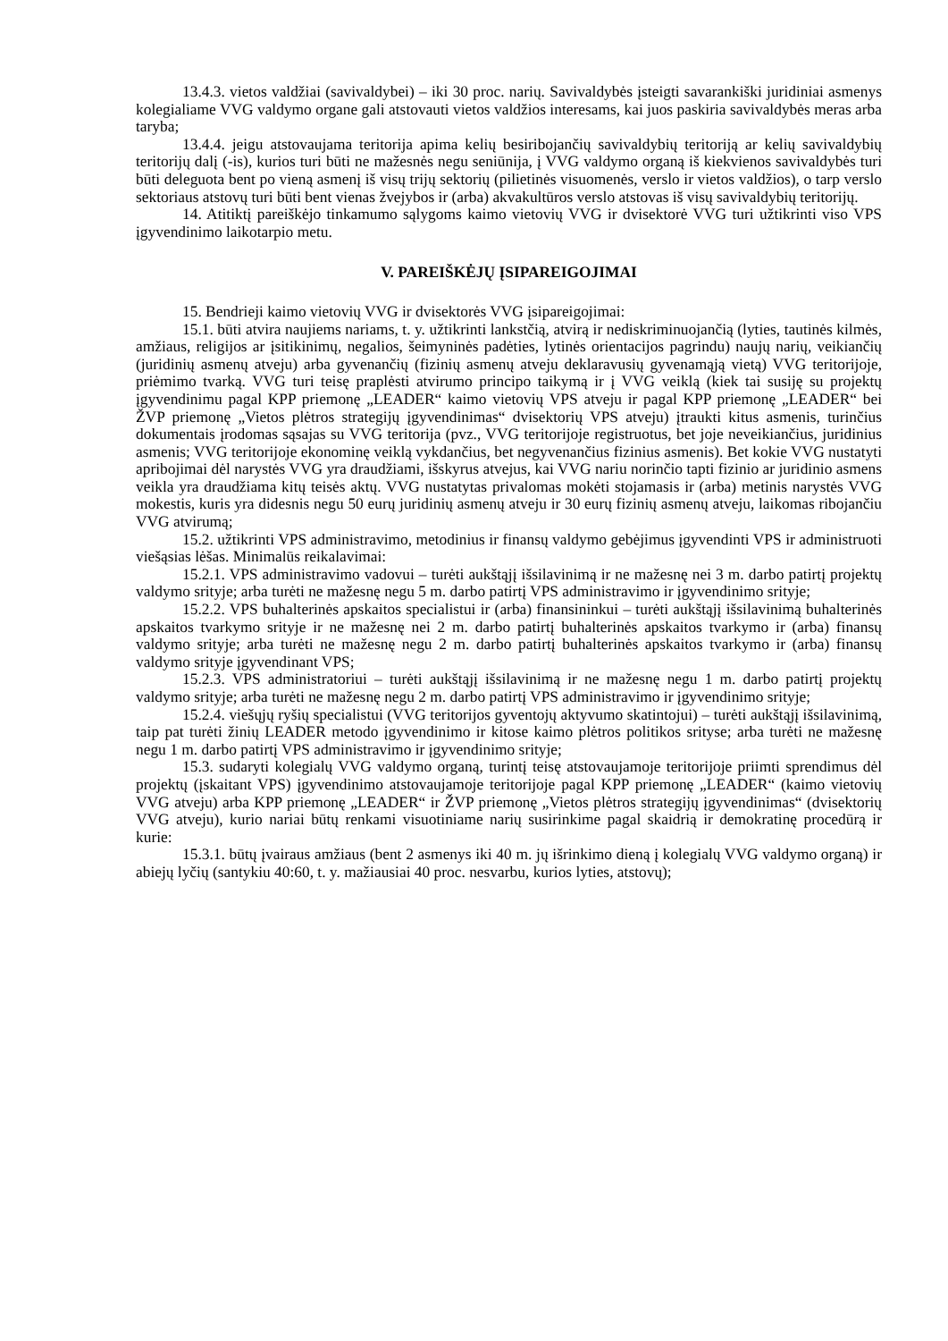13.4.3. vietos valdžiai (savivaldybei) – iki 30 proc. narių. Savivaldybės įsteigti savarankiški juridiniai asmenys kolegialiame VVG valdymo organe gali atstovauti vietos valdžios interesams, kai juos paskiria savivaldybės meras arba taryba;
13.4.4. jeigu atstovaujama teritorija apima kelių besiribojančių savivaldybių teritoriją ar kelių savivaldybių teritorijų dalį (-is), kurios turi būti ne mažesnės negu seniūnija, į VVG valdymo organą iš kiekvienos savivaldybės turi būti deleguota bent po vieną asmenį iš visų trijų sektorių (pilietinės visuomenės, verslo ir vietos valdžios), o tarp verslo sektoriaus atstovų turi būti bent vienas žvejybos ir (arba) akvakultūros verslo atstovas iš visų savivaldybių teritorijų.
14. Atitiktį pareiškėjo tinkamumo sąlygoms kaimo vietovių VVG ir dvisektorė VVG turi užtikrinti viso VPS įgyvendinimo laikotarpio metu.
V. PAREIŠKĖJŲ ĮSIPAREIGOJIMAI
15. Bendrieji kaimo vietovių VVG ir dvisektorės VVG įsipareigojimai:
15.1. būti atvira naujiems nariams, t. y. užtikrinti lankstčią, atvirą ir nediskriminuojančią (lyties, tautinės kilmės, amžiaus, religijos ar įsitikinimų, negalios, šeimyninės padėties, lytinės orientacijos pagrindu) naujų narių, veikiančių (juridinių asmenų atveju) arba gyvenančių (fizinių asmenų atveju deklaravusių gyvenamąją vietą) VVG teritorijoje, priėmimo tvarką. VVG turi teisę praplėsti atvirumo principo taikymą ir į VVG veiklą (kiek tai susiję su projektų įgyvendinimu pagal KPP priemonę „LEADER“ kaimo vietovių VPS atveju ir pagal KPP priemonę „LEADER“ bei ŽVP priemonę „Vietos plėtros strategijų įgyvendinimas“ dvisektorių VPS atveju) įtraukti kitus asmenis, turinčius dokumentais įrodomas sąsajas su VVG teritorija (pvz., VVG teritorijoje registruotus, bet joje neveikiančius, juridinius asmenis; VVG teritorijoje ekonominę veiklą vykdančius, bet negyvenančius fizinius asmenis). Bet kokie VVG nustatyti apribojimai dėl narystės VVG yra draudžiami, išskyrus atvejus, kai VVG nariu norinčio tapti fizinio ar juridinio asmens veikla yra draudžiama kitų teisės aktų. VVG nustatytas privalomas mokėti stojamasis ir (arba) metinis narystės VVG mokestis, kuris yra didesnis negu 50 eurų juridinių asmenų atveju ir 30 eurų fizinių asmenų atveju, laikomas ribojančiu VVG atvirumą;
15.2. užtikrinti VPS administravimo, metodinius ir finansų valdymo gebėjimus įgyvendinti VPS ir administruoti viešąsias lėšas. Minimalūs reikalavimai:
15.2.1. VPS administravimo vadovui – turėti aukštąjį išsilavinimą ir ne mažesnę nei 3 m. darbo patirtį projektų valdymo srityje; arba turėti ne mažesnę negu 5 m. darbo patirtį VPS administravimo ir įgyvendinimo srityje;
15.2.2. VPS buhalterinės apskaitos specialistui ir (arba) finansininkui – turėti aukštąjį išsilavinimą buhalterinės apskaitos tvarkymo srityje ir ne mažesnę nei 2 m. darbo patirtį buhalterinės apskaitos tvarkymo ir (arba) finansų valdymo srityje; arba turėti ne mažesnę negu 2 m. darbo patirtį buhalterinės apskaitos tvarkymo ir (arba) finansų valdymo srityje įgyvendinant VPS;
15.2.3. VPS administratoriui – turėti aukštąjį išsilavinimą ir ne mažesnę negu 1 m. darbo patirtį projektų valdymo srityje; arba turėti ne mažesnę negu 2 m. darbo patirtį VPS administravimo ir įgyvendinimo srityje;
15.2.4. viešųjų ryšių specialistui (VVG teritorijos gyventojų aktyvumo skatintojui) – turėti aukštąjį išsilavinimą, taip pat turėti žinių LEADER metodo įgyvendinimo ir kitose kaimo plėtros politikos srityse; arba turėti ne mažesnę negu 1 m. darbo patirtį VPS administravimo ir įgyvendinimo srityje;
15.3. sudaryti kolegialų VVG valdymo organą, turintį teisę atstovaujamoje teritorijoje priimti sprendimus dėl projektų (įskaitant VPS) įgyvendinimo atstovaujamoje teritorijoje pagal KPP priemonę „LEADER“ (kaimo vietovių VVG atveju) arba KPP priemonę „LEADER“ ir ŽVP priemonę „Vietos plėtros strategijų įgyvendinimas“ (dvisektorių VVG atveju), kurio nariai būtų renkami visuotiniame narių susirinkime pagal skaidrią ir demokratinę procedūrą ir kurie:
15.3.1. būtų įvairaus amžiaus (bent 2 asmenys iki 40 m. jų išrinkimo dieną į kolegialų VVG valdymo organą) ir abiejų lyčių (santykiu 40:60, t. y. mažiausiai 40 proc. nesvarbu, kurios lyties, atstovų);